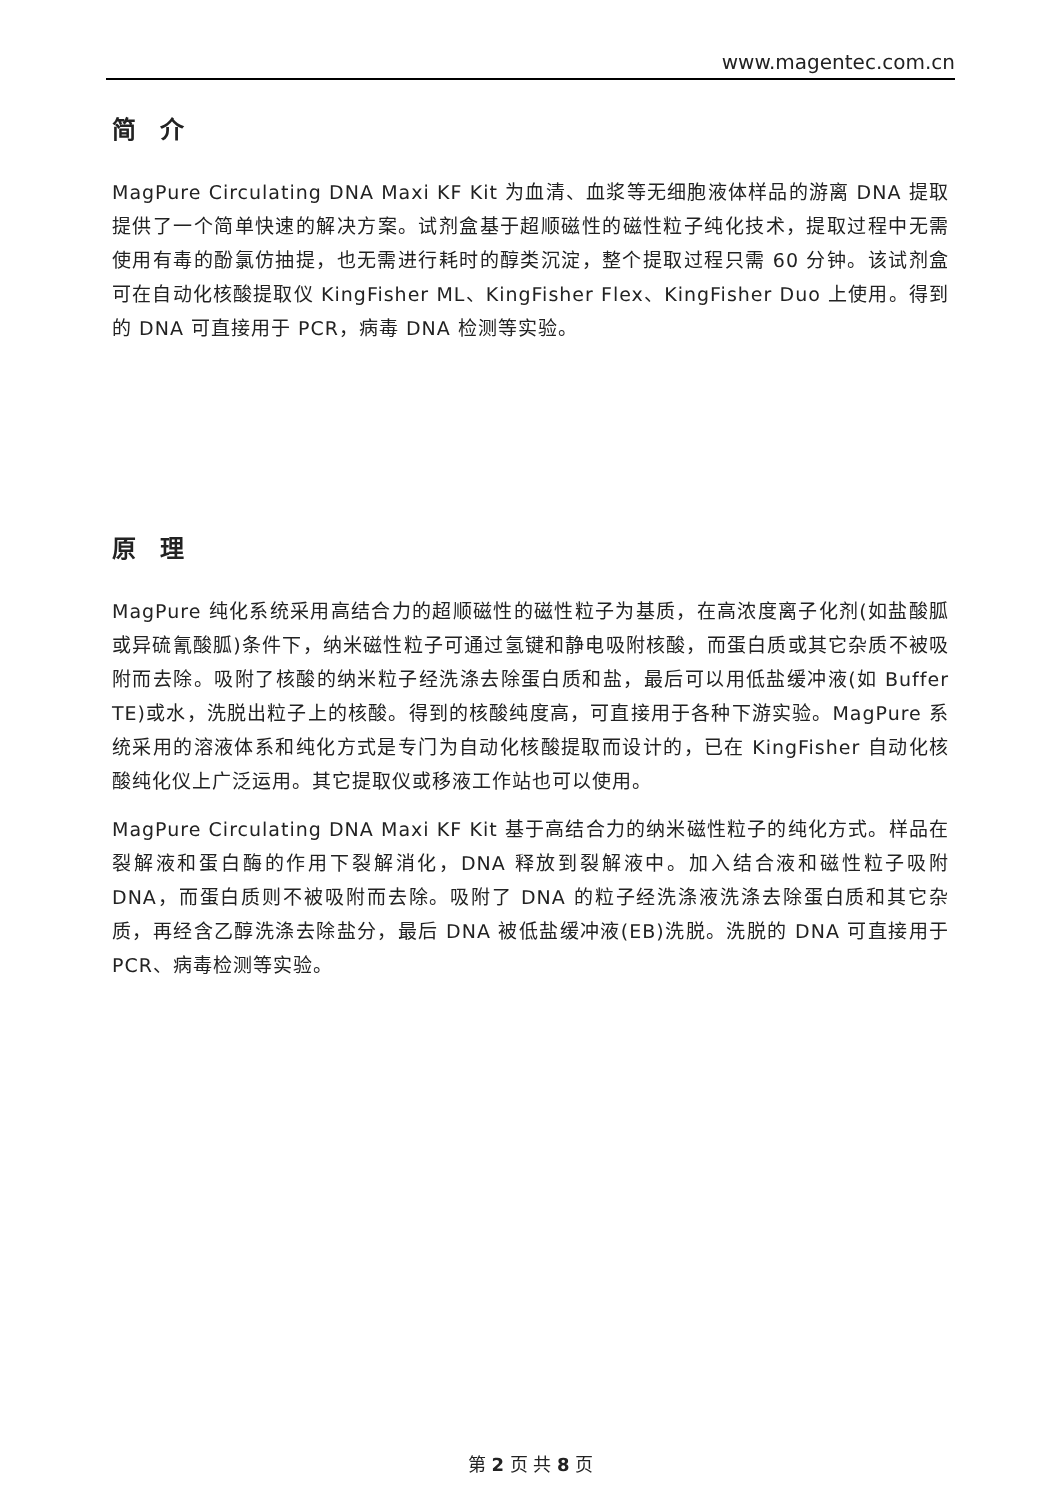www.magentec.com.cn
简 介
MagPure Circulating DNA Maxi KF Kit 为血清、血浆等无细胞液体样品的游离 DNA 提取提供了一个简单快速的解决方案。试剂盒基于超顺磁性的磁性粒子纯化技术，提取过程中无需使用有毒的酚氯仿抽提，也无需进行耗时的醇类沉淀，整个提取过程只需 60 分钟。该试剂盒可在自动化核酸提取仪 KingFisher ML、KingFisher Flex、KingFisher Duo 上使用。得到的 DNA 可直接用于 PCR，病毒 DNA 检测等实验。
原 理
MagPure 纯化系统采用高结合力的超顺磁性的磁性粒子为基质，在高浓度离子化剂(如盐酸胍或异硫氰酸胍)条件下，纳米磁性粒子可通过氢键和静电吸附核酸，而蛋白质或其它杂质不被吸附而去除。吸附了核酸的纳米粒子经洗涤去除蛋白质和盐，最后可以用低盐缓冲液(如 Buffer TE)或水，洗脱出粒子上的核酸。得到的核酸纯度高，可直接用于各种下游实验。MagPure 系统采用的溶液体系和纯化方式是专门为自动化核酸提取而设计的，已在 KingFisher 自动化核酸纯化仪上广泛运用。其它提取仪或移液工作站也可以使用。
MagPure Circulating DNA Maxi KF Kit 基于高结合力的纳米磁性粒子的纯化方式。样品在裂解液和蛋白酶的作用下裂解消化，DNA 释放到裂解液中。加入结合液和磁性粒子吸附 DNA，而蛋白质则不被吸附而去除。吸附了 DNA 的粒子经洗涤液洗涤去除蛋白质和其它杂质，再经含乙醇洗涤去除盐分，最后 DNA 被低盐缓冲液(EB)洗脱。洗脱的 DNA 可直接用于 PCR、病毒检测等实验。
第 2 页 共 8 页